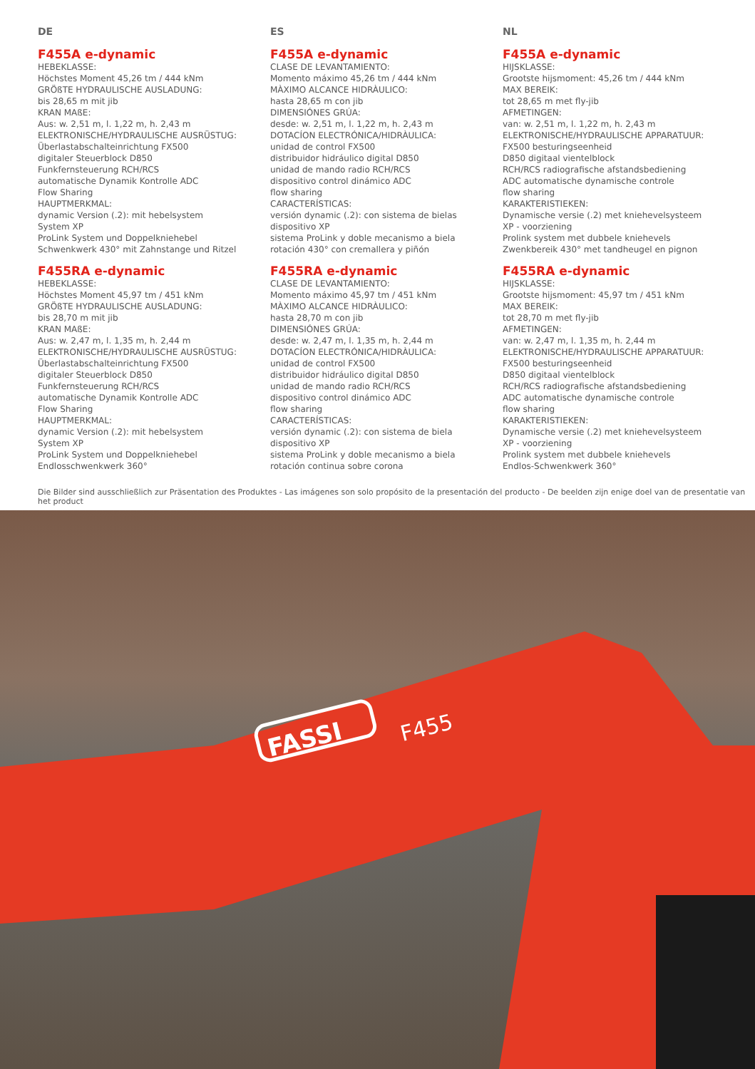DE
F455A e-dynamic
HEBEKLASSE:
Höchstes Moment 45,26 tm / 444 kNm
GRÖßTE HYDRAULISCHE AUSLADUNG:
bis 28,65 m mit jib
KRAN MAßE:
Aus: w. 2,51 m, l. 1,22 m, h. 2,43 m
ELEKTRONISCHE/HYDRAULISCHE AUSRÜSTUG:
Überlastabschalteinrichtung FX500
digitaler Steuerblock D850
Funkfernsteuerung RCH/RCS
automatische Dynamik Kontrolle ADC
Flow Sharing
HAUPTMERKMAL:
dynamic Version (.2): mit hebelsystem
System XP
ProLink System und Doppelkniehebel
Schwenkwerk 430° mit Zahnstange und Ritzel
F455RA e-dynamic
HEBEKLASSE:
Höchstes Moment 45,97 tm / 451 kNm
GRÖßTE HYDRAULISCHE AUSLADUNG:
bis 28,70 m mit jib
KRAN MAßE:
Aus: w. 2,47 m, l. 1,35 m, h. 2,44 m
ELEKTRONISCHE/HYDRAULISCHE AUSRÜSTUG:
Überlastabschalteinrichtung FX500
digitaler Steuerblock D850
Funkfernsteuerung RCH/RCS
automatische Dynamik Kontrolle ADC
Flow Sharing
HAUPTMERKMAL:
dynamic Version (.2): mit hebelsystem
System XP
ProLink System und Doppelkniehebel
Endlosschwenkwerk 360°
ES
F455A e-dynamic
CLASE DE LEVANTAMIENTO:
Momento máximo 45,26 tm / 444 kNm
MÀXIMO ALCANCE HIDRÀULICO:
hasta 28,65 m con jib
DIMENSIÓNES GRÚA:
desde: w. 2,51 m, l. 1,22 m, h. 2,43 m
DOTACÍON ELECTRÓNICA/HIDRÀULICA:
unidad de control FX500
distribuidor hidráulico digital D850
unidad de mando radio RCH/RCS
dispositivo control dinámico ADC
flow sharing
CARACTERÍSTICAS:
versión dynamic (.2): con sistema de bielas
dispositivo XP
sistema ProLink y doble mecanismo a biela
rotación 430° con cremallera y piñón
F455RA e-dynamic
CLASE DE LEVANTAMIENTO:
Momento máximo 45,97 tm / 451 kNm
MÀXIMO ALCANCE HIDRÀULICO:
hasta 28,70 m con jib
DIMENSIÓNES GRÚA:
desde: w. 2,47 m, l. 1,35 m, h. 2,44 m
DOTACÍON ELECTRÓNICA/HIDRÀULICA:
unidad de control FX500
distribuidor hidráulico digital D850
unidad de mando radio RCH/RCS
dispositivo control dinámico ADC
flow sharing
CARACTERÍSTICAS:
versión dynamic (.2): con sistema de biela
dispositivo XP
sistema ProLink y doble mecanismo a biela
rotación continua sobre corona
NL
F455A e-dynamic
HIJSKLASSE:
Grootste hijsmoment: 45,26 tm / 444 kNm
MAX BEREIK:
tot 28,65 m met fly-jib
AFMETINGEN:
van: w. 2,51 m, l. 1,22 m, h. 2,43 m
ELEKTRONISCHE/HYDRAULISCHE APPARATUUR:
FX500 besturingseenheid
D850 digitaal vientelblock
RCH/RCS radiografische afstandsbediening
ADC automatische dynamische controle
flow sharing
KARAKTERISTIEKEN:
Dynamische versie (.2) met kniehevelsysteem
XP - voorziening
Prolink system met dubbele kniehevels
Zwenkbereik 430° met tandheugel en pignon
F455RA e-dynamic
HIJSKLASSE:
Grootste hijsmoment: 45,97 tm / 451 kNm
MAX BEREIK:
tot 28,70 m met fly-jib
AFMETINGEN:
van: w. 2,47 m, l. 1,35 m, h. 2,44 m
ELEKTRONISCHE/HYDRAULISCHE APPARATUUR:
FX500 besturingseenheid
D850 digitaal vientelblock
RCH/RCS radiografische afstandsbediening
ADC automatische dynamische controle
flow sharing
KARAKTERISTIEKEN:
Dynamische versie (.2) met kniehevelsysteem
XP - voorziening
Prolink system met dubbele kniehevels
Endlos-Schwenkwerk 360°
Die Bilder sind ausschließlich zur Präsentation des Produktes - Las imágenes son solo propósito de la presentación del producto - De beelden zijn enige doel van de presentatie van het product
FASSI
F455